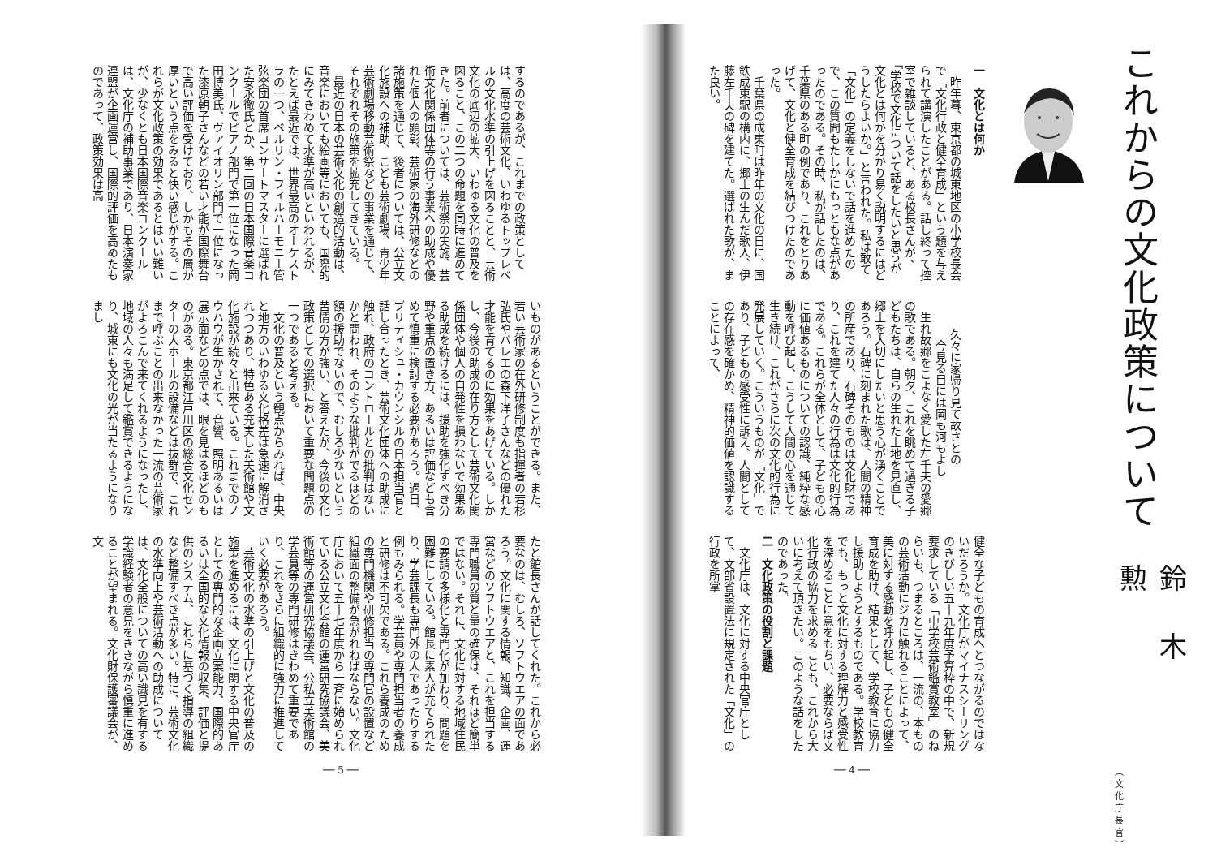これからの文化政策について
鈴木勲
（文化庁長官）
一　文化とは何か
昨年暮、東京都の城東地区の小学校長会で「文化行政と健全育成」という題を与えられて講演したことがある。話し終って控室で雑談していると、ある校長さんが、「学校で文化について話をしたいと思うが文化とは何かを分かり易く説明するにはどうしたらよいか。」と言われた。私は敢て「文化」の定義をしないで話を進めたので、この質問もたしかにもっともな点があったのである。その時、私が話したのは、千葉県のある町の例であり、これをとりあげて、文化と健全育成を結びつけたのであった。
千葉県の成東町は昨年の文化の日に、国鉄成東駅の構内に、郷土の生んだ歌人、伊藤左千夫の碑を建てた。選ばれた歌が、また良い。
久々に家帰り見て故さとの
今見る目には岡も河もよし
生れ故郷をこよなく愛した左千夫の愛郷の歌である。朝夕、これを眺めて過ぎる子どもたちは、自らの生れた土地を見直し、郷土を大切にしたいと思う心が湧くことであろう。石碑に刻まれた歌は、人間の精神の所産であり、石碑そのものは文化財であり、これを建てた人々の行為は文化的行為である。これらが全体として、子どもの心に価値あるものについての認識、純粋な感動を呼び起し、こうして人間の心を通じて生き続け、これがさらに次の文化的行為に発展していく。こういうものが「文化」であり、子どもの感受性に訴え、人間としての存在感を確かめ、精神的価値を認識することによって、
健全な子どもの育成へとつながるのではないだろうか。文化庁がマイナスシーリングのきびしい五十九年度予算枠の中で、新規要求している「中学校芸術鑑賞教室」のねらいも、つまるところは、一流の、本ものの芸術活動にジカに触れることによって、美に対する感動を呼び起し、子どもの健全育成を助け、結果として、学校教育に協力し援助しようとするものである。学校教育でも、もっと文化に対する理解力と感受性を深めることに意をもちい、必要ならば文化行政の協力を求めることも、これから大いに考えて頂きたい。このような話をしたのであった。
二　文化政策の役割と課題
文化庁は、文化に対する中央官庁として、文部省設置法に規定された「文化」の行政を所掌
── 4 ──
するのであるが、これまでの政策としては、高度の芸術文化、いわゆるトップレベルの文化水準の引上げを図ることと、芸術文化の底辺の拡大、いわゆる文化の普及を図ること、この二つの命題を同時に進めてきた。前者については、芸術祭の実施、芸術文化関係団体等の行う事業への助成や優れた個人の顕彰、芸術家の海外研修などの諸施策を通じて、後者については、公立文化施設への補助、こども芸術劇場、青少年芸術劇場移動芸術祭などの事業を通じて、それぞれその施策を拡充してきている。
最近の日本の芸術文化の創造的活動は、音楽においても絵画等においても、国際的にみてきわめて水準が高いといわれるが、たとえば最近では、世界最高のオーケストラの一つ、ベルリン・フィルハーモニー管弦楽団の首席コンサートマスターに選ばれた安永徹氏とか、第二回の日本国際音楽コンクールでピアノ部門で第一位になった岡田博美氏、ヴァイオリン部門で一位になった漆原朝子さんなどの若い才能が国際舞台で高い評価を受けており、しかもその層が厚いという点をみると快い感じがする。これらが文化政策の効果であるとはいい難いが、少なくとも日本国際音楽コンクールは、文化庁の補助事業であり、日本演奏家連盟が企画運営し、国際的評価を高めたものであって、政策効果は高
いものがあるということができる。また、若い芸術家の在外研修制度も指揮者の若杉弘氏やバレエの森下洋子さんなどの優れた才能を育てるのに効果をあげている。しかし、今後の助成の在り方として芸術文化関係団体や個人の自発性を損わないで効果ある助成を続けるには、援助を強化すべき分野や重点の置き方、あるいは評価なども含めて慎重に検討する必要があろう。過日、ブリティシュ・カウンシルの日本担当官と話し合ったとき、芸術文化団体への助成に触れ、政府のコントロールとの批判はないかと問われ、そのような批判がでるほどの額の援助でないので、むしろ少ないという苦情の方が強い、と答えたが、今後の文化政策としての選択において重要な問題点の一つであると考える。
文化の普及という観点からみれば、中央と地方のいわゆる文化格差は急速に解消されつつあり、特色ある充実した美術館や文化施設が続々と出来ている。これまでのノウハウが生かされて、音響、照明あるいは展示面などの点では、眼を見はるほどのものがある。東京都江戸川区の総合文化センターの大ホールの設備などは抜群で、これまで呼ぶことの出来なかった一流の芸術家がよろこんで来てくれるようになったし、地域の人々も満足して鑑賞できるようになり、城東にも文化の光が当たるようになりまし
たと館長さんが話してくれた。これから必要なのは、むしろ、ソフトウエアの面であろう。文化に関する情報、知識、企画、運営などのソフトウエアと、これを担当する専門職員の質と量の確保は、それほど簡単ではない。それに、文化に対する地域住民の要請の多様化と専門化が加わり、問題を困難にしている。館長に素人が充てられたり、学芸課長も専門外の人であったりする例もみられる。学芸員や専門担当者の養成と研修は不可欠である。これら養成のための専門機関や研修担当の専門官の設置など組織面の整備が急がれねばならない。文化庁において五十七年度から一斉に始められている公立文化会館の運営研究協議会、美術館等の運営研究協議会、公私立美術館の学芸員等の専門研修はきわめて重要であり、これをさらに組織的に強力に推進していく必要があろう。
芸術文化の水準の引上げと文化の普及の施策を進めるには、文化に関する中央官庁としての専門的な企画立案能力、国際的あるいは全国的な文化情報の収集、評価と提供のシステム、これらに基づく指導の組織など整備すべき点が多い。特に、芸術文化の水準向上や芸術活動への助成については、文化全般についての高い識見を有する学識経験者の意見をききながら慎重に進めることが望まれる。文化財保護審議会が、文
── 5 ──